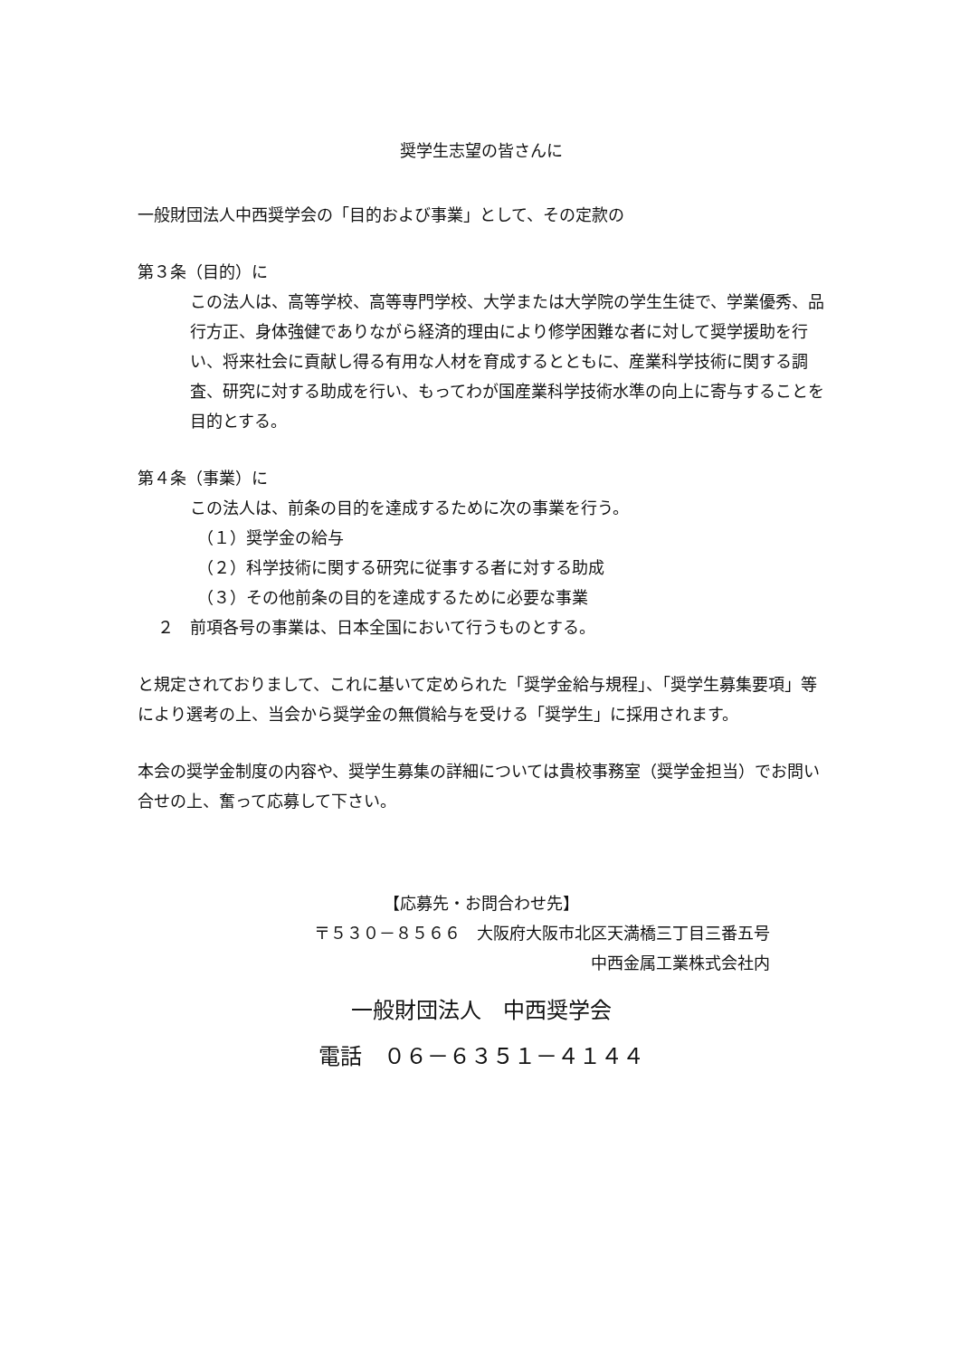奨学生志望の皆さんに
一般財団法人中西奨学会の「目的および事業」として、その定款の
第３条（目的）に
この法人は、高等学校、高等専門学校、大学または大学院の学生生徒で、学業優秀、品行方正、身体強健でありながら経済的理由により修学困難な者に対して奨学援助を行い、将来社会に貢献し得る有用な人材を育成するとともに、産業科学技術に関する調査、研究に対する助成を行い、もってわが国産業科学技術水準の向上に寄与することを目的とする。
第４条（事業）に
この法人は、前条の目的を達成するために次の事業を行う。
（１）奨学金の給与
（２）科学技術に関する研究に従事する者に対する助成
（３）その他前条の目的を達成するために必要な事業
２　前項各号の事業は、日本全国において行うものとする。
と規定されておりまして、これに基いて定められた「奨学金給与規程」、「奨学生募集要項」等により選考の上、当会から奨学金の無償給与を受ける「奨学生」に採用されます。
本会の奨学金制度の内容や、奨学生募集の詳細については貴校事務室（奨学金担当）でお問い合せの上、奮って応募して下さい。
【応募先・お問合わせ先】
〒５３０－８５６６　大阪府大阪市北区天満橋三丁目三番五号
中西金属工業株式会社内
一般財団法人　中西奨学会
電話　０６－６３５１－４１４４